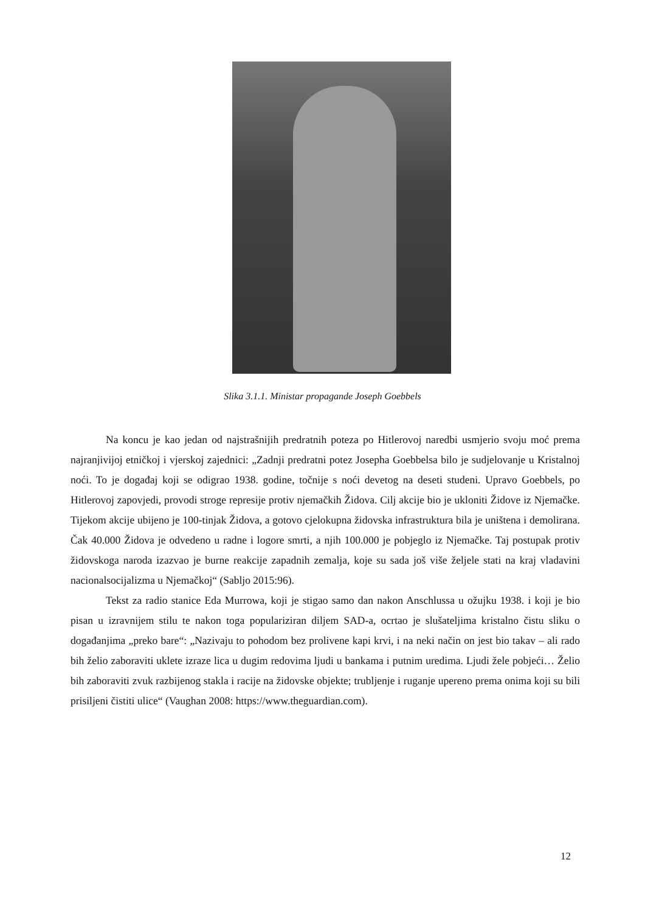Slika 3.1.1. Ministar propagande Joseph Goebbels
Na koncu je kao jedan od najstrašnijih predratnih poteza po Hitlerovoj naredbi usmjerio svoju moć prema najranjivijoj etničkoj i vjerskoj zajednici: „Zadnji predratni potez Josepha Goebbelsa bilo je sudjelovanje u Kristalnoj noći. To je događaj koji se odigrao 1938. godine, točnije s noći devetog na deseti studeni. Upravo Goebbels, po Hitlerovoj zapovjedi, provodi stroge represije protiv njemačkih Židova. Cilj akcije bio je ukloniti Židove iz Njemačke. Tijekom akcije ubijeno je 100-tinjak Židova, a gotovo cjelokupna židovska infrastruktura bila je uništena i demolirana. Čak 40.000 Židova je odvedeno u radne i logore smrti, a njih 100.000 je pobjeglo iz Njemačke. Taj postupak protiv židovskoga naroda izazvao je burne reakcije zapadnih zemalja, koje su sada još više željele stati na kraj vladavini nacionalsocijalizma u Njemačkoj“ (Sabljo 2015:96).
Tekst za radio stanice Eda Murrowa, koji je stigao samo dan nakon Anschlussa u ožujku 1938. i koji je bio pisan u izravnijem stilu te nakon toga populariziran diljem SAD-a, ocrtao je slušateljima kristalno čistu sliku o događanjima „preko bare“: „Nazivaju to pohodom bez prolivene kapi krvi, i na neki način on jest bio takav – ali rado bih želio zaboraviti uklete izraze lica u dugim redovima ljudi u bankama i putnim uredima. Ljudi žele pobjeći… Želio bih zaboraviti zvuk razbijenog stakla i racije na židovske objekte; trubljenje i ruganje upereno prema onima koji su bili prisiljeni čistiti ulice“ (Vaughan 2008: https://www.theguardian.com).
12